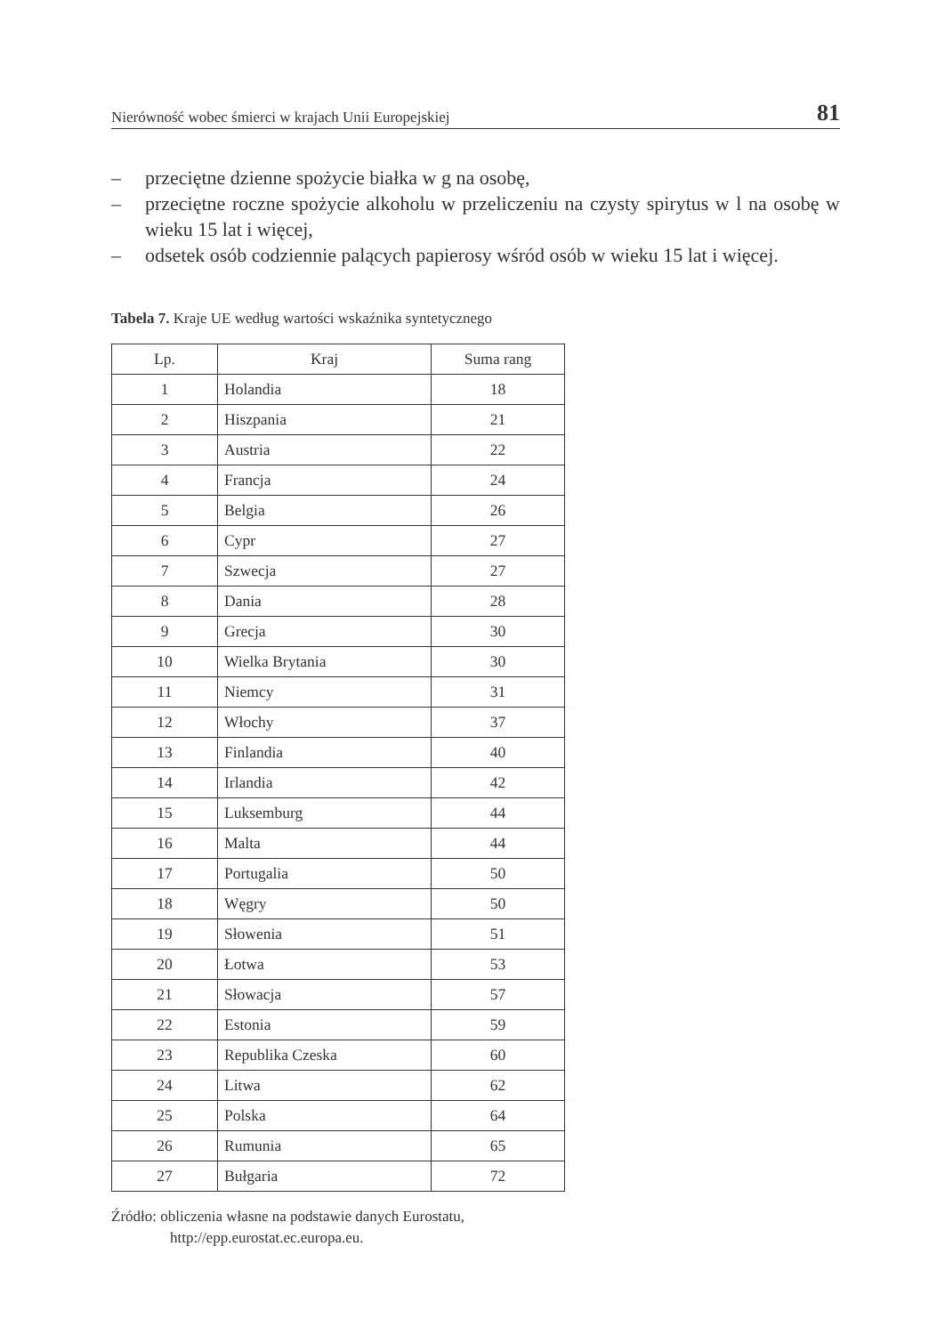Nierówność wobec śmierci w krajach Unii Europejskiej 81
– przeciętne dzienne spożycie białka w g na osobę,
– przeciętne roczne spożycie alkoholu w przeliczeniu na czysty spirytus w l na osobę w wieku 15 lat i więcej,
– odsetek osób codziennie palących papierosy wśród osób w wieku 15 lat i więcej.
Tabela 7. Kraje UE według wartości wskaźnika syntetycznego
| Lp. | Kraj | Suma rang |
| --- | --- | --- |
| 1 | Holandia | 18 |
| 2 | Hiszpania | 21 |
| 3 | Austria | 22 |
| 4 | Francja | 24 |
| 5 | Belgia | 26 |
| 6 | Cypr | 27 |
| 7 | Szwecja | 27 |
| 8 | Dania | 28 |
| 9 | Grecja | 30 |
| 10 | Wielka Brytania | 30 |
| 11 | Niemcy | 31 |
| 12 | Włochy | 37 |
| 13 | Finlandia | 40 |
| 14 | Irlandia | 42 |
| 15 | Luksemburg | 44 |
| 16 | Malta | 44 |
| 17 | Portugalia | 50 |
| 18 | Węgry | 50 |
| 19 | Słowenia | 51 |
| 20 | Łotwa | 53 |
| 21 | Słowacja | 57 |
| 22 | Estonia | 59 |
| 23 | Republika Czeska | 60 |
| 24 | Litwa | 62 |
| 25 | Polska | 64 |
| 26 | Rumunia | 65 |
| 27 | Bułgaria | 72 |
Źródło: obliczenia własne na podstawie danych Eurostatu,
http://epp.eurostat.ec.europa.eu.